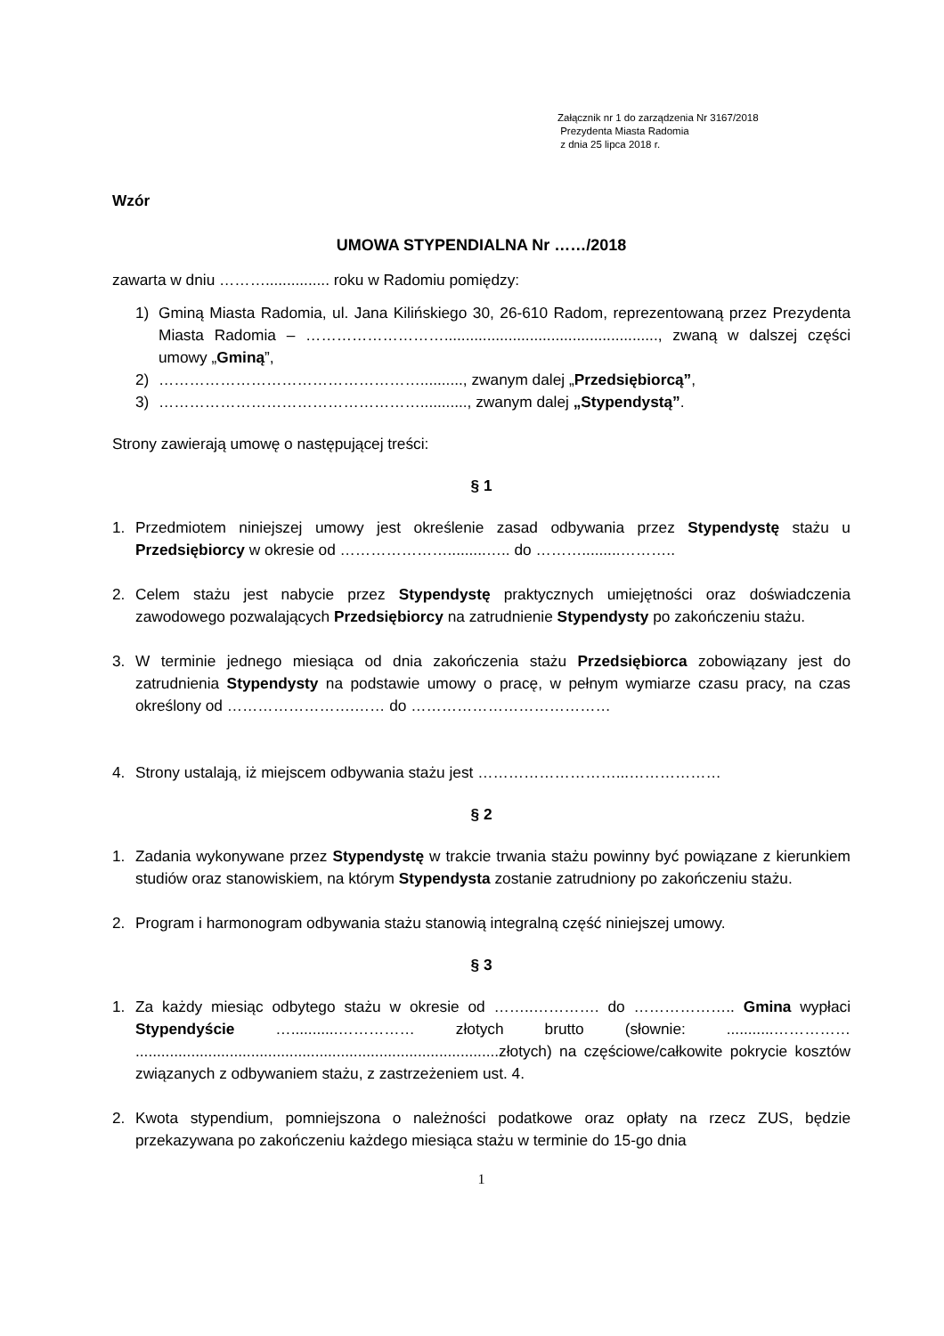Załącznik nr 1 do zarządzenia Nr 3167/2018
Prezydenta Miasta Radomia
z dnia 25 lipca 2018 r.
Wzór
UMOWA STYPENDIALNA Nr ……/2018
zawarta w dniu ………............... roku w Radomiu pomiędzy:
1) Gminą Miasta Radomia, ul. Jana Kilińskiego 30, 26-610 Radom, reprezentowaną przez Prezydenta Miasta Radomia – ……………………….................................................., zwaną w dalszej części umowy „Gminą”,
2) …………………………………………….........., zwanym dalej „Przedsiębiorcą”,
3) ……………………………………………..........., zwanym dalej „Stypendystą”.
Strony zawierają umowę o następującej treści:
§ 1
1. Przedmiotem niniejszej umowy jest określenie zasad odbywania przez Stypendystę stażu u Przedsiębiorcy w okresie od ………………….........….. do ……….........………..
2. Celem stażu jest nabycie przez Stypendystę praktycznych umiejętności oraz doświadczenia zawodowego pozwalających Przedsiębiorcy na zatrudnienie Stypendysty po zakończeniu stażu.
3. W terminie jednego miesiąca od dnia zakończenia stażu Przedsiębiorca zobowiązany jest do zatrudnienia Stypendysty na podstawie umowy o pracę, w pełnym wymiarze czasu pracy, na czas określony od …………………….…… do …………………………………
4. Strony ustalają, iż miejscem odbywania stażu jest ………………………...………………
§ 2
1. Zadania wykonywane przez Stypendystę w trakcie trwania stażu powinny być powiązane z kierunkiem studiów oraz stanowiskiem, na którym Stypendysta zostanie zatrudniony po zakończeniu stażu.
2. Program i harmonogram odbywania stażu stanowią integralną część niniejszej umowy.
§ 3
1. Za każdy miesiąc odbytego stażu w okresie od ……..…………. do ……………….. Gmina wypłaci Stypendyście …...........…………… złotych brutto (słownie: ...........…………… .....................................................................................złotych) na częściowe/całkowite pokrycie kosztów związanych z odbywaniem stażu, z zastrzeżeniem ust. 4.
2. Kwota stypendium, pomniejszona o należności podatkowe oraz opłaty na rzecz ZUS, będzie przekazywana po zakończeniu każdego miesiąca stażu w terminie do 15-go dnia
1